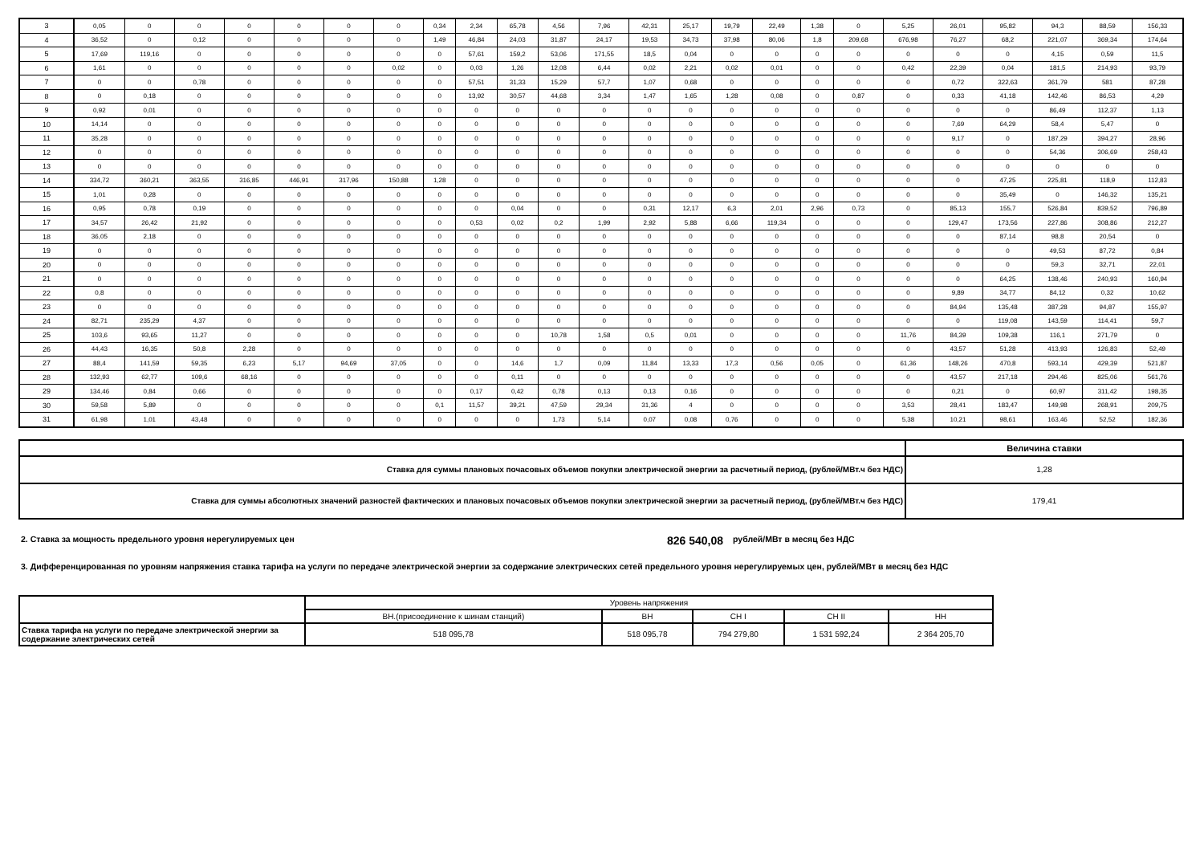| 3 | 0,05 | 0 | 0 | 0 | 0 | 0 | 0 | 0,34 | 2,34 | 65,78 | 4,56 | 7,96 | 42,31 | 25,17 | 19,79 | 22,49 | 1,38 | 0 | 5,25 | 26,01 | 95,82 | 94,3 | 88,59 | 156,33 |
| 4 | 36,52 | 0 | 0,12 | 0 | 0 | 0 | 0 | 1,49 | 46,84 | 24,03 | 31,87 | 24,17 | 19,53 | 34,73 | 37,98 | 80,06 | 1,8 | 209,68 | 676,98 | 76,27 | 68,2 | 221,07 | 369,34 | 174,64 |
| 5 | 17,69 | 119,16 | 0 | 0 | 0 | 0 | 0 | 0 | 57,61 | 159,2 | 53,06 | 171,55 | 18,5 | 0,04 | 0 | 0 | 0 | 0 | 0 | 0 | 0 | 4,15 | 0,59 | 11,5 |
| 6 | 1,61 | 0 | 0 | 0 | 0 | 0 | 0,02 | 0 | 0,03 | 1,26 | 12,08 | 6,44 | 0,02 | 2,21 | 0,02 | 0,01 | 0 | 0 | 0,42 | 22,39 | 0,04 | 181,5 | 214,93 | 93,79 |
| 7 | 0 | 0 | 0,78 | 0 | 0 | 0 | 0 | 0 | 57,51 | 31,33 | 15,29 | 57,7 | 1,07 | 0,68 | 0 | 0 | 0 | 0 | 0 | 0,72 | 322,63 | 361,79 | 581 | 87,28 |
| 8 | 0 | 0,18 | 0 | 0 | 0 | 0 | 0 | 0 | 13,92 | 30,57 | 44,68 | 3,34 | 1,47 | 1,65 | 1,28 | 0,08 | 0 | 0,87 | 0 | 0,33 | 41,18 | 142,46 | 86,53 | 4,29 |
| 9 | 0,92 | 0,01 | 0 | 0 | 0 | 0 | 0 | 0 | 0 | 0 | 0 | 0 | 0 | 0 | 0 | 0 | 0 | 0 | 0 | 0 | 0 | 86,49 | 112,37 | 1,13 |
| 10 | 14,14 | 0 | 0 | 0 | 0 | 0 | 0 | 0 | 0 | 0 | 0 | 0 | 0 | 0 | 0 | 0 | 0 | 0 | 0 | 7,69 | 64,29 | 58,4 | 5,47 | 0 |
| 11 | 35,28 | 0 | 0 | 0 | 0 | 0 | 0 | 0 | 0 | 0 | 0 | 0 | 0 | 0 | 0 | 0 | 0 | 0 | 0 | 9,17 | 0 | 187,29 | 394,27 | 28,96 |
| 12 | 0 | 0 | 0 | 0 | 0 | 0 | 0 | 0 | 0 | 0 | 0 | 0 | 0 | 0 | 0 | 0 | 0 | 0 | 0 | 0 | 0 | 54,36 | 306,69 | 258,43 |
| 13 | 0 | 0 | 0 | 0 | 0 | 0 | 0 | 0 | 0 | 0 | 0 | 0 | 0 | 0 | 0 | 0 | 0 | 0 | 0 | 0 | 0 | 0 | 0 | 0 |
| 14 | 334,72 | 360,21 | 363,55 | 316,85 | 446,91 | 317,96 | 150,88 | 1,28 | 0 | 0 | 0 | 0 | 0 | 0 | 0 | 0 | 0 | 0 | 0 | 0 | 47,25 | 225,81 | 118,9 | 112,83 |
| 15 | 1,01 | 0,28 | 0 | 0 | 0 | 0 | 0 | 0 | 0 | 0 | 0 | 0 | 0 | 0 | 0 | 0 | 0 | 0 | 0 | 0 | 35,49 | 0 | 146,32 | 135,21 |
| 16 | 0,95 | 0,78 | 0,19 | 0 | 0 | 0 | 0 | 0 | 0 | 0,04 | 0 | 0 | 0,31 | 12,17 | 6,3 | 2,01 | 2,96 | 0,73 | 0 | 85,13 | 155,7 | 526,84 | 839,52 | 796,89 |
| 17 | 34,57 | 26,42 | 21,92 | 0 | 0 | 0 | 0 | 0 | 0,53 | 0,02 | 0,2 | 1,99 | 2,92 | 5,88 | 6,66 | 119,34 | 0 | 0 | 0 | 129,47 | 173,56 | 227,86 | 308,86 | 212,27 |
| 18 | 36,05 | 2,18 | 0 | 0 | 0 | 0 | 0 | 0 | 0 | 0 | 0 | 0 | 0 | 0 | 0 | 0 | 0 | 0 | 0 | 0 | 87,14 | 98,8 | 20,54 | 0 |
| 19 | 0 | 0 | 0 | 0 | 0 | 0 | 0 | 0 | 0 | 0 | 0 | 0 | 0 | 0 | 0 | 0 | 0 | 0 | 0 | 0 | 0 | 49,53 | 87,72 | 0,84 |
| 20 | 0 | 0 | 0 | 0 | 0 | 0 | 0 | 0 | 0 | 0 | 0 | 0 | 0 | 0 | 0 | 0 | 0 | 0 | 0 | 0 | 0 | 59,3 | 32,71 | 22,01 |
| 21 | 0 | 0 | 0 | 0 | 0 | 0 | 0 | 0 | 0 | 0 | 0 | 0 | 0 | 0 | 0 | 0 | 0 | 0 | 0 | 0 | 64,25 | 138,46 | 240,93 | 160,94 |
| 22 | 0,8 | 0 | 0 | 0 | 0 | 0 | 0 | 0 | 0 | 0 | 0 | 0 | 0 | 0 | 0 | 0 | 0 | 0 | 0 | 9,89 | 34,77 | 84,12 | 0,32 | 10,62 |
| 23 | 0 | 0 | 0 | 0 | 0 | 0 | 0 | 0 | 0 | 0 | 0 | 0 | 0 | 0 | 0 | 0 | 0 | 0 | 0 | 84,94 | 135,48 | 387,28 | 94,87 | 155,97 |
| 24 | 82,71 | 235,29 | 4,37 | 0 | 0 | 0 | 0 | 0 | 0 | 0 | 0 | 0 | 0 | 0 | 0 | 0 | 0 | 0 | 0 | 0 | 119,08 | 143,59 | 114,41 | 59,7 |
| 25 | 103,6 | 93,65 | 11,27 | 0 | 0 | 0 | 0 | 0 | 0 | 0 | 10,78 | 1,58 | 0,5 | 0,01 | 0 | 0 | 0 | 0 | 11,76 | 84,39 | 109,38 | 116,1 | 271,79 | 0 |
| 26 | 44,43 | 16,35 | 50,8 | 2,28 | 0 | 0 | 0 | 0 | 0 | 0 | 0 | 0 | 0 | 0 | 0 | 0 | 0 | 0 | 0 | 43,57 | 51,28 | 413,93 | 126,83 | 52,49 |
| 27 | 88,4 | 141,59 | 59,35 | 6,23 | 5,17 | 94,69 | 37,05 | 0 | 0 | 14,6 | 1,7 | 0,09 | 11,84 | 13,33 | 17,3 | 0,56 | 0,05 | 0 | 61,36 | 148,26 | 470,8 | 593,14 | 429,39 | 521,87 |
| 28 | 132,93 | 62,77 | 109,6 | 68,16 | 0 | 0 | 0 | 0 | 0 | 0,11 | 0 | 0 | 0 | 0 | 0 | 0 | 0 | 0 | 0 | 43,57 | 217,18 | 294,46 | 825,06 | 561,76 |
| 29 | 134,46 | 0,84 | 0,66 | 0 | 0 | 0 | 0 | 0 | 0,17 | 0,42 | 0,78 | 0,13 | 0,13 | 0,16 | 0 | 0 | 0 | 0 | 0 | 0,21 | 0 | 60,97 | 311,42 | 198,35 |
| 30 | 59,58 | 5,89 | 0 | 0 | 0 | 0 | 0 | 0,1 | 11,57 | 39,21 | 47,59 | 29,34 | 31,36 | 4 | 0 | 0 | 0 | 0 | 3,53 | 28,41 | 183,47 | 149,98 | 268,91 | 209,75 |
| 31 | 61,98 | 1,01 | 43,48 | 0 | 0 | 0 | 0 | 0 | 0 | 0 | 1,73 | 5,14 | 0,07 | 0,08 | 0,76 | 0 | 0 | 0 | 5,38 | 10,21 | 98,61 | 163,46 | 52,52 | 182,36 |
| | Величина ставки |
| Ставка для суммы плановых почасовых объемов покупки электрической энергии за расчетный период, (рублей/МВт.ч без НДС) | 1,28 |
| Ставка для суммы абсолютных значений разностей фактических и плановых почасовых объемов покупки электрической энергии за расчетный период, (рублей/МВт.ч без НДС) | 179,41 |
2. Ставка за мощность предельного уровня нерегулируемых цен 826 540,08 рублей/МВт в месяц без НДС
3. Дифференцированная по уровням напряжения ставка тарифа на услуги по передаче электрической энергии за содержание электрических сетей предельного уровня нерегулируемых цен, рублей/МВт в месяц без НДС
| | Уровень напряжения | | | | |
| | ВН.(присоединение к шинам станций) | ВН | СН I | СН II | НН |
| Ставка тарифа на услуги по передаче электрической энергии за содержание электрических сетей | 518 095,78 | 518 095,78 | 794 279,80 | 1 531 592,24 | 2 364 205,70 |